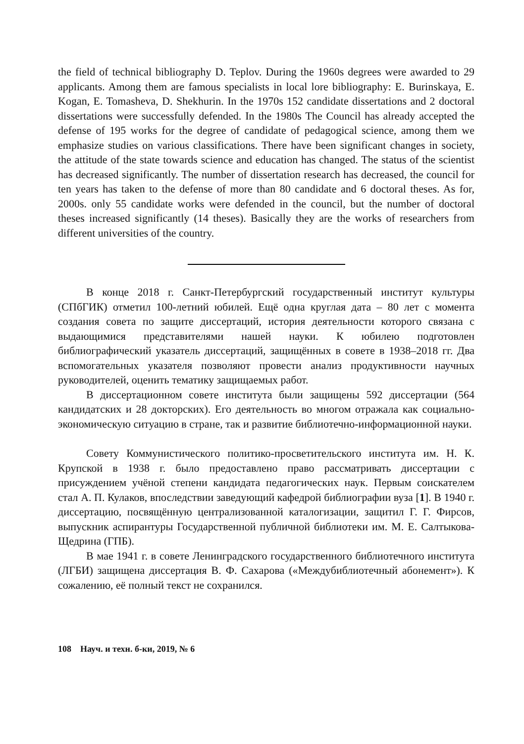the field of technical bibliography D. Teplov. During the 1960s degrees were awarded to 29 applicants. Among them are famous specialists in local lore bibliography: E. Burinskaya, E. Kogan, E. Tomasheva, D. Shekhurin. In the 1970s 152 candidate dissertations and 2 doctoral dissertations were successfully defended. In the 1980s The Council has already accepted the defense of 195 works for the degree of candidate of pedagogical science, among them we emphasize studies on various classifications. There have been significant changes in society, the attitude of the state towards science and education has changed. The status of the scientist has decreased significantly. The number of dissertation research has decreased, the council for ten years has taken to the defense of more than 80 candidate and 6 doctoral theses. As for, 2000s. only 55 candidate works were defended in the council, but the number of doctoral theses increased significantly (14 theses). Basically they are the works of researchers from different universities of the country.
В конце 2018 г. Санкт-Петербургский государственный институт культуры (СПбГИК) отметил 100-летний юбилей. Ещё одна круглая дата – 80 лет с момента создания совета по защите диссертаций, история деятельности которого связана с выдающимися представителями нашей науки. К юбилею подготовлен библиографический указатель диссертаций, защищённых в совете в 1938–2018 гг. Два вспомогательных указателя позволяют провести анализ продуктивности научных руководителей, оценить тематику защищаемых работ.
В диссертационном совете института были защищены 592 диссертации (564 кандидатских и 28 докторских). Его деятельность во многом отражала как социально-экономическую ситуацию в стране, так и развитие библиотечно-информационной науки.
Совету Коммунистического политико-просветительского института им. Н. К. Крупской в 1938 г. было предоставлено право рассматривать диссертации с присуждением учёной степени кандидата педагогических наук. Первым соискателем стал А. П. Кулаков, впоследствии заведующий кафедрой библиографии вуза [1]. В 1940 г. диссертацию, посвящённую централизованной каталогизации, защитил Г. Г. Фирсов, выпускник аспирантуры Государственной публичной библиотеки им. М. Е. Салтыкова-Щедрина (ГПБ).
В мае 1941 г. в совете Ленинградского государственного библиотечного института (ЛГБИ) защищена диссертация В. Ф. Сахарова («Междубиблиотечный абонемент»). К сожалению, её полный текст не сохранился.
108 Науч. и техн. б-ки, 2019, № 6